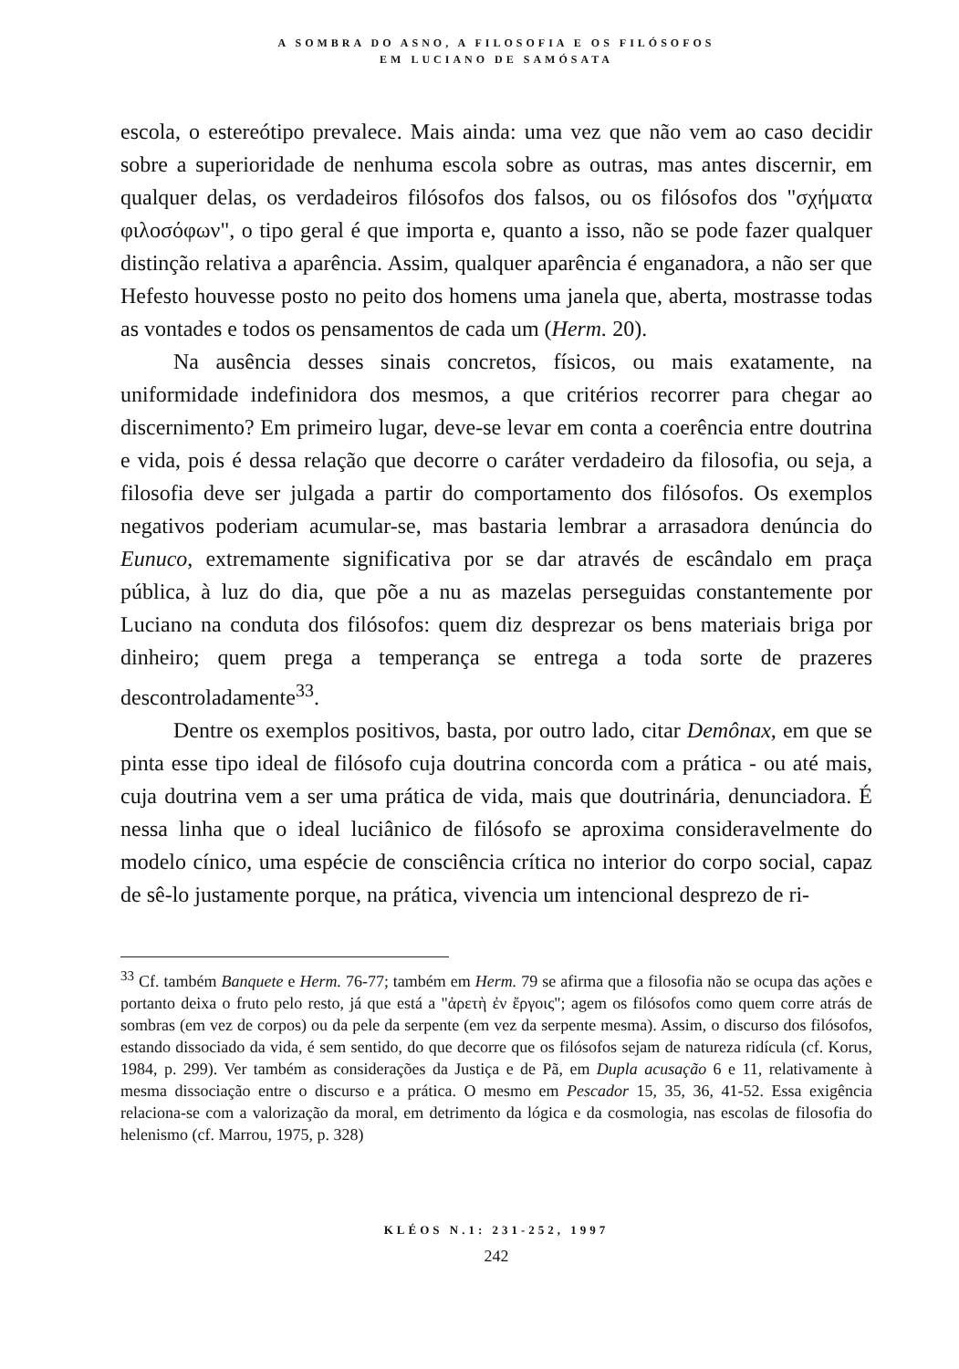A SOMBRA DO ASNO, A FILOSOFIA E OS FILÓSOFOS
EM LUCIANO DE SAMÓSATA
escola, o estereótipo prevalece. Mais ainda: uma vez que não vem ao caso decidir sobre a superioridade de nenhuma escola sobre as outras, mas antes discernir, em qualquer delas, os verdadeiros filósofos dos falsos, ou os filósofos dos "σχήματα φιλοσόφων", o tipo geral é que importa e, quanto a isso, não se pode fazer qualquer distinção relativa a aparência. Assim, qualquer aparência é enganadora, a não ser que Hefesto houvesse posto no peito dos homens uma janela que, aberta, mostrasse todas as vontades e todos os pensamentos de cada um (Herm. 20).
Na ausência desses sinais concretos, físicos, ou mais exatamente, na uniformidade indefinidora dos mesmos, a que critérios recorrer para chegar ao discernimento? Em primeiro lugar, deve-se levar em conta a coerência entre doutrina e vida, pois é dessa relação que decorre o caráter verdadeiro da filosofia, ou seja, a filosofia deve ser julgada a partir do comportamento dos filósofos. Os exemplos negativos poderiam acumular-se, mas bastaria lembrar a arrasadora denúncia do Eunuco, extremamente significativa por se dar através de escândalo em praça pública, à luz do dia, que põe a nu as mazelas perseguidas constantemente por Luciano na conduta dos filósofos: quem diz desprezar os bens materiais briga por dinheiro; quem prega a temperança se entrega a toda sorte de prazeres descontroladamente<sup>33</sup>.
Dentre os exemplos positivos, basta, por outro lado, citar Demônax, em que se pinta esse tipo ideal de filósofo cuja doutrina concorda com a prática - ou até mais, cuja doutrina vem a ser uma prática de vida, mais que doutrinária, denunciadora. É nessa linha que o ideal luciânico de filósofo se aproxima consideravelmente do modelo cínico, uma espécie de consciência crítica no interior do corpo social, capaz de sê-lo justamente porque, na prática, vivencia um intencional desprezo de ri-
<sup>33</sup> Cf. também Banquete e Herm. 76-77; também em Herm. 79 se afirma que a filosofia não se ocupa das ações e portanto deixa o fruto pelo resto, já que está a "ἀρετὴ ἐν ἔργοις"; agem os filósofos como quem corre atrás de sombras (em vez de corpos) ou da pele da serpente (em vez da serpente mesma). Assim, o discurso dos filósofos, estando dissociado da vida, é sem sentido, do que decorre que os filósofos sejam de natureza ridícula (cf. Korus, 1984, p. 299). Ver também as considerações da Justiça e de Pã, em Dupla acusação 6 e 11, relativamente à mesma dissociação entre o discurso e a prática. O mesmo em Pescador 15, 35, 36, 41-52. Essa exigência relaciona-se com a valorização da moral, em detrimento da lógica e da cosmologia, nas escolas de filosofia do helenismo (cf. Marrou, 1975, p. 328)
KLÉOS N.1: 231-252, 1997
242